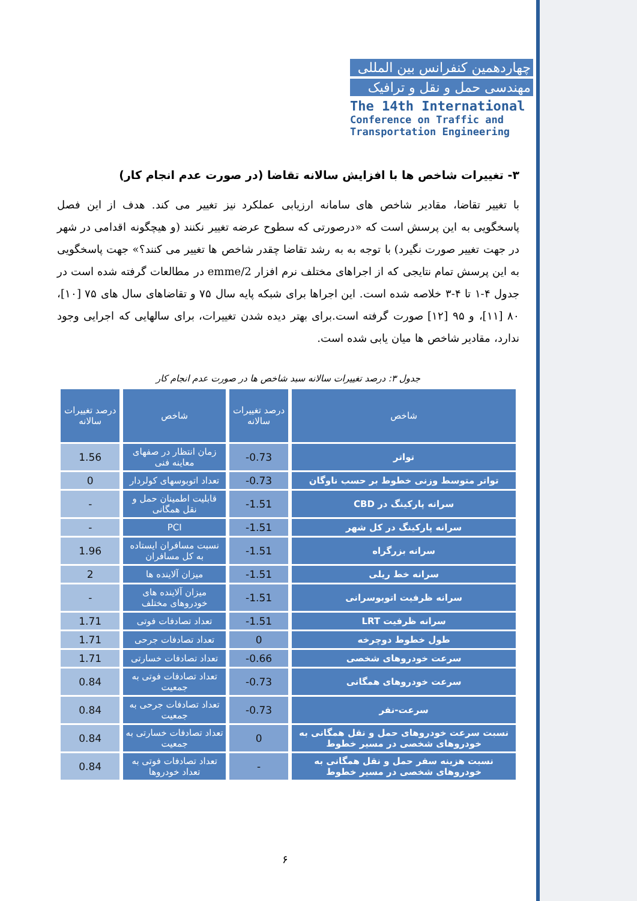چهاردهمین کنفرانس بین المللی
مهندسی حمل و نقل و ترافیک
The 14th International
Conference on Traffic and Transportation Engineering
۳- تغییرات شاخص ها با افزایش سالانه تقاضا (در صورت عدم انجام کار)
با تغییر تقاضا، مقادیر شاخص های سامانه ارزیابی عملکرد نیز تغییر می کند. هدف از این فصل پاسخگویی به این پرسش است که «درصورتی که سطوح عرضه تغییر نکنند (و هیچگونه اقدامی در شهر در جهت تغییر صورت نگیرد) با توجه به به رشد تقاضا چقدر شاخص ها تغییر می کنند؟» جهت پاسخگویی به این پرسش تمام نتایجی که از اجراهای مختلف نرم افزار emme/2 در مطالعات گرفته شده است در جدول ۴-۱ تا ۴-۳ خلاصه شده است. این اجراها برای شبکه پایه سال ۷۵ و تقاضاهای سال های ۷۵ [۱۰]، ۸۰ [۱۱]، و ۹۵ [۱۲] صورت گرفته است.برای بهتر دیده شدن تغییرات، برای سالهایی که اجرایی وجود ندارد، مقادیر شاخص ها میان یابی شده است.
جدول ۳: درصد تغییرات سالانه سبد شاخص ها در صورت عدم انجام کار
| شاخص | درصد تغییرات سالانه | شاخص | درصد تغییرات سالانه |
| --- | --- | --- | --- |
| تواتر | -0.73 | زمان انتظار در صفهای معاینه فنی | 1.56 |
| تواتر متوسط وزنی خطوط بر حسب ناوگان | -0.73 | تعداد اتوبوسهای کولردار | 0 |
| سرانه پارکینگ در CBD | -1.51 | قابلیت اطمینان حمل و نقل همگانی | - |
| سرانه پارکینگ در کل شهر | -1.51 | PCI | - |
| سرانه بزرگراه | -1.51 | نسبت مسافران ایستاده به کل مسافران | 1.96 |
| سرانه خط ریلی | -1.51 | میزان آلاینده ها | 2 |
| سرانه ظرفیت اتوبوسرانی | -1.51 | میزان آلاینده های خودروهای مختلف | - |
| سرانه ظرفیت LRT | -1.51 | تعداد تصادفات فوتی | 1.71 |
| طول خطوط دوچرخه | 0 | تعداد تصادفات جرحی | 1.71 |
| سرعت خودروهای شخصی | -0.66 | تعداد تصادفات خسارتی | 1.71 |
| سرعت خودروهای همگانی | -0.73 | تعداد تصادفات فوتی به جمعیت | 0.84 |
| سرعت-نفر | -0.73 | تعداد تصادفات جرحی به جمعیت | 0.84 |
| نسبت سرعت خودروهای حمل و نقل همگانی به خودروهای شخصی در مسیر خطوط | 0 | تعداد تصادفات خسارتی به جمعیت | 0.84 |
| نسبت هزینه سفر حمل و نقل همگانی به خودروهای شخصی در مسیر خطوط | - | تعداد تصادفات فوتی به تعداد خودروها | 0.84 |
۶